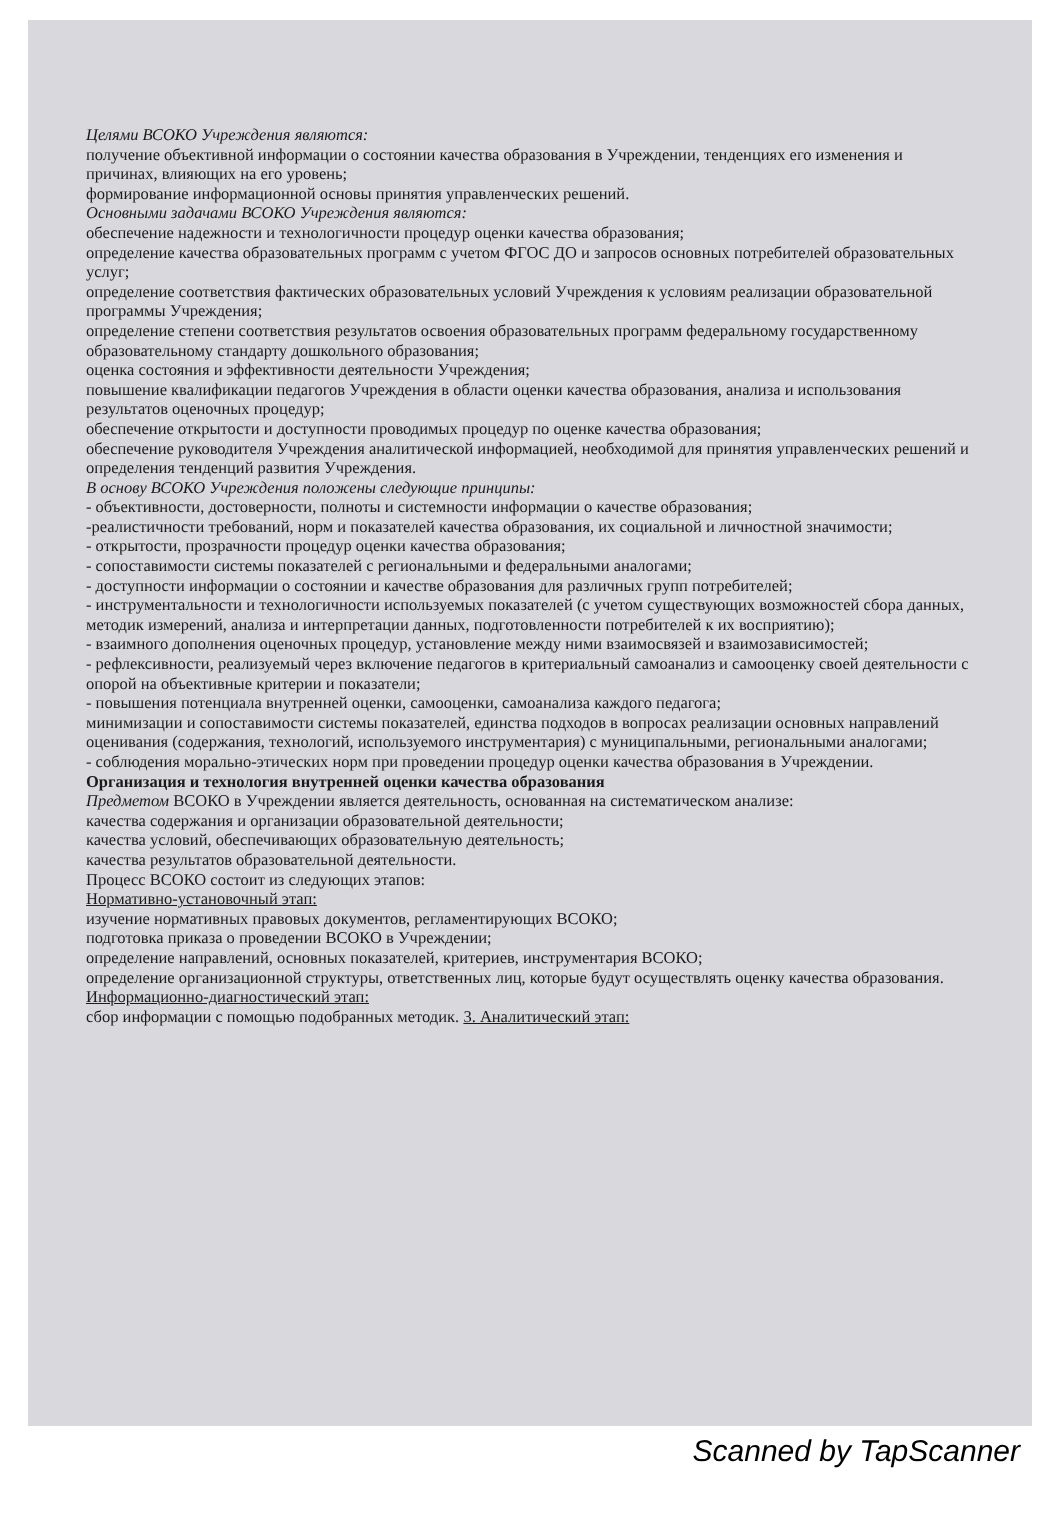Целями ВСОКО Учреждения являются:
получение объективной информации о состоянии качества образования в Учреждении, тенденциях его изменения и причинах, влияющих на его уровень;
формирование информационной основы принятия управленческих решений.
Основными задачами ВСОКО Учреждения являются:
обеспечение надежности и технологичности процедур оценки качества образования;
определение качества образовательных программ с учетом ФГОС ДО и запросов основных потребителей образовательных услуг;
определение соответствия фактических образовательных условий Учреждения к условиям реализации образовательной программы Учреждения;
определение степени соответствия результатов освоения образовательных программ федеральному государственному образовательному стандарту дошкольного образования;
оценка состояния и эффективности деятельности Учреждения;
повышение квалификации педагогов Учреждения в области оценки качества образования, анализа и использования результатов оценочных процедур;
обеспечение открытости и доступности проводимых процедур по оценке качества образования;
обеспечение руководителя Учреждения аналитической информацией, необходимой для принятия управленческих решений и определения тенденций развития Учреждения.
В основу ВСОКО Учреждения положены следующие принципы:
- объективности, достоверности, полноты и системности информации о качестве образования;
-реалистичности требований, норм и показателей качества образования, их социальной и личностной значимости;
- открытости, прозрачности процедур оценки качества образования;
- сопоставимости системы показателей с региональными и федеральными аналогами;
- доступности информации о состоянии и качестве образования для различных групп потребителей;
- инструментальности и технологичности используемых показателей (с учетом существующих возможностей сбора данных, методик измерений, анализа и интерпретации данных, подготовленности потребителей к их восприятию);
- взаимного дополнения оценочных процедур, установление между ними взаимосвязей и взаимозависимостей;
- рефлексивности, реализуемый через включение педагогов в критериальный самоанализ и самооценку своей деятельности с опорой на объективные критерии и показатели;
- повышения потенциала внутренней оценки, самооценки, самоанализа каждого педагога;
минимизации и сопоставимости системы показателей, единства подходов в вопросах реализации основных направлений оценивания (содержания, технологий, используемого инструментария) с муниципальными, региональными аналогами;
- соблюдения морально-этических норм при проведении процедур оценки качества образования в Учреждении.
Организация и технология внутренней оценки качества образования
Предметом ВСОКО в Учреждении является деятельность, основанная на систематическом анализе:
качества содержания и организации образовательной деятельности;
качества условий, обеспечивающих образовательную деятельность;
качества результатов образовательной деятельности.
Процесс ВСОКО состоит из следующих этапов:
Нормативно-установочный этап:
изучение нормативных правовых документов, регламентирующих ВСОКО;
подготовка приказа о проведении ВСОКО в Учреждении;
определение направлений, основных показателей, критериев, инструментария ВСОКО;
определение организационной структуры, ответственных лиц, которые будут осуществлять оценку качества образования.
Информационно-диагностический этап:
сбор информации с помощью подобранных методик. 3. Аналитический этап:
Scanned by TapScanner